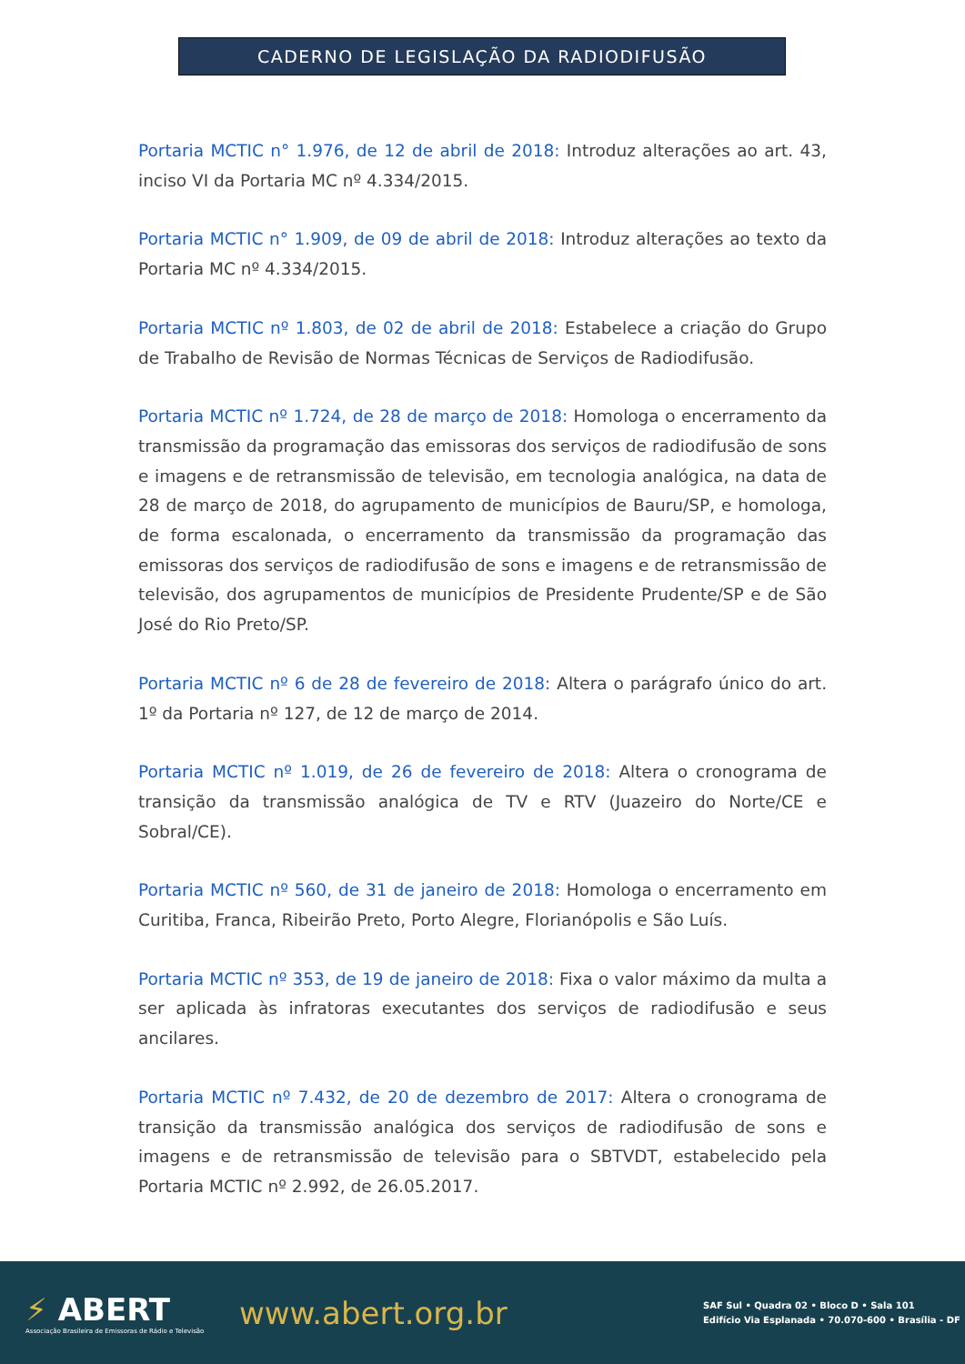CADERNO DE LEGISLAÇÃO DA RADIODIFUSÃO
Portaria MCTIC n° 1.976, de 12 de abril de 2018: Introduz alterações ao art. 43, inciso VI da Portaria MC nº 4.334/2015.
Portaria MCTIC n° 1.909, de 09 de abril de 2018: Introduz alterações ao texto da Portaria MC nº 4.334/2015.
Portaria MCTIC nº 1.803, de 02 de abril de 2018: Estabelece a criação do Grupo de Trabalho de Revisão de Normas Técnicas de Serviços de Radiodifusão.
Portaria MCTIC nº 1.724, de 28 de março de 2018: Homologa o encerramento da transmissão da programação das emissoras dos serviços de radiodifusão de sons e imagens e de retransmissão de televisão, em tecnologia analógica, na data de 28 de março de 2018, do agrupamento de municípios de Bauru/SP, e homologa, de forma escalonada, o encerramento da transmissão da programação das emissoras dos serviços de radiodifusão de sons e imagens e de retransmissão de televisão, dos agrupamentos de municípios de Presidente Prudente/SP e de São José do Rio Preto/SP.
Portaria MCTIC nº 6 de 28 de fevereiro de 2018: Altera o parágrafo único do art. 1º da Portaria nº 127, de 12 de março de 2014.
Portaria MCTIC nº 1.019, de 26 de fevereiro de 2018: Altera o cronograma de transição da transmissão analógica de TV e RTV (Juazeiro do Norte/CE e Sobral/CE).
Portaria MCTIC nº 560, de 31 de janeiro de 2018: Homologa o encerramento em Curitiba, Franca, Ribeirão Preto, Porto Alegre, Florianópolis e São Luís.
Portaria MCTIC nº 353, de 19 de janeiro de 2018: Fixa o valor máximo da multa a ser aplicada às infratoras executantes dos serviços de radiodifusão e seus ancilares.
Portaria MCTIC nº 7.432, de 20 de dezembro de 2017: Altera o cronograma de transição da transmissão analógica dos serviços de radiodifusão de sons e imagens e de retransmissão de televisão para o SBTVDT, estabelecido pela Portaria MCTIC nº 2.992, de 26.05.2017.
⚡ ABERT
Associação Brasileira de Emissoras de Rádio e Televisão
www.abert.org.br
SAF Sul • Quadra 02 • Bloco D • Sala 101
Edifício Via Esplanada • 70.070-600 • Brasília - DF